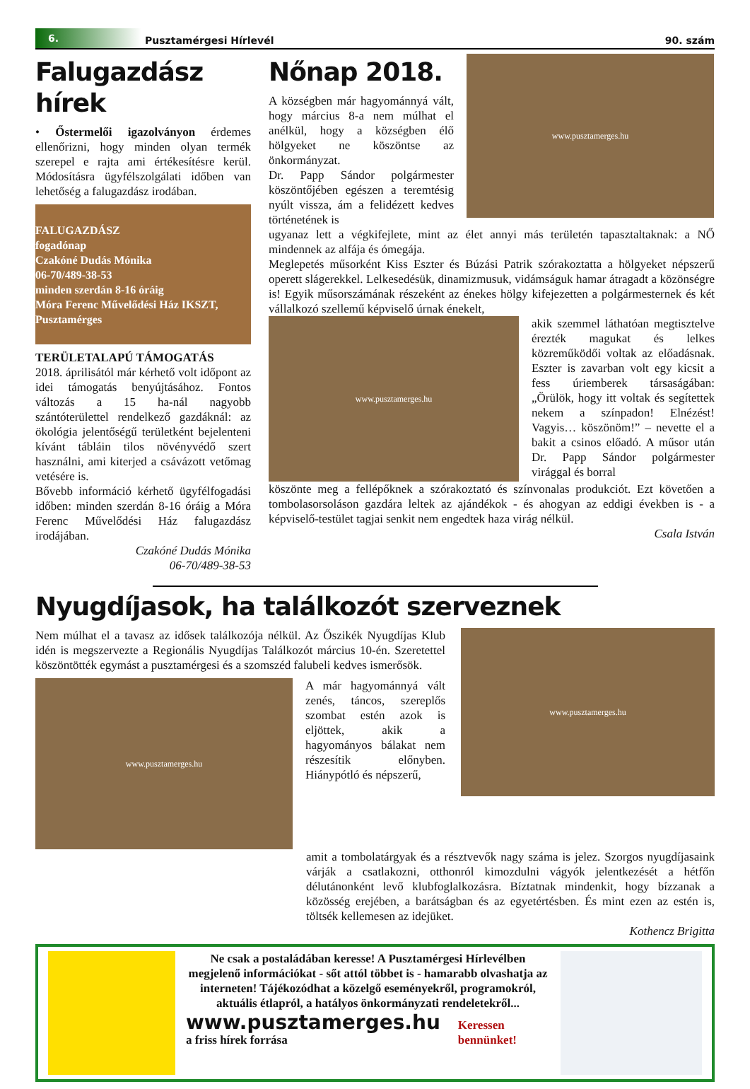6.
Pusztamérgesi Hírlevél
90. szám
Falugazdász hírek
• Őstermelői igazolványon érdemes ellenőrizni, hogy minden olyan termék szerepel e rajta ami értékesítésre kerül. Módosításra ügyfélszolgálati időben van lehetőség a falugazdász irodában.
FALUGAZDÁSZ
fogadónap
Czakóné Dudás Mónika
06-70/489-38-53
minden szerdán 8-16 óráig
Móra Ferenc Művelődési Ház IKSZT, Pusztamérges
TERÜLETALAPÚ TÁMOGATÁS
2018. áprilisától már kérhető volt időpont az idei támogatás benyújtásához. Fontos változás a 15 ha-nál nagyobb szántóterülettel rendelkező gazdáknál: az ökológia jelentőségű területként bejelenteni kívánt tábláin tilos növényvédő szert használni, ami kiterjed a csávázott vetőmag vetésére is.
Bővebb információ kérhető ügyfélfogadási időben: minden szerdán 8-16 óráig a Móra Ferenc Művelődési Ház falugazdász irodájában.
Czakóné Dudás Mónika
06-70/489-38-53
Nőnap 2018.
A községben már hagyománnyá vált, hogy március 8-a nem múlhat el anélkül, hogy a községben élő hölgyeket ne köszöntse az önkormányzat.
Dr. Papp Sándor polgármester köszöntőjében egészen a teremtésig nyúlt vissza, ám a felidézett kedves történetének is
www.pusztamerges.hu
ugyanaz lett a végkifejlete, mint az élet annyi más területén tapasztaltaknak: a NŐ mindennek az alfája és ómegája.
Meglepetés műsorként Kiss Eszter és Búzási Patrik szórakoztatta a hölgyeket népszerű operett slágerekkel. Lelkesedésük, dinamizmusuk, vidámságuk hamar átragadt a közönségre is! Egyik műsorszámának részeként az énekes hölgy kifejezetten a polgármesternek és két vállalkozó szellemű képviselő úrnak énekelt,
www.pusztamerges.hu
akik szemmel láthatóan megtisztelve érezték magukat és lelkes közreműködői voltak az előadásnak. Eszter is zavarban volt egy kicsit a fess úriemberek társaságában: „Örülök, hogy itt voltak és segítettek nekem a színpadon! Elnézést! Vagyis… köszönöm!” – nevette el a bakit a csinos előadó. A műsor után Dr. Papp Sándor polgármester virággal és borral
köszönte meg a fellépőknek a szórakoztató és színvonalas produkciót. Ezt követően a tombolasorsoláson gazdára leltek az ajándékok - és ahogyan az eddigi években is - a képviselő-testület tagjai senkit nem engedtek haza virág nélkül.
Csala István
Nyugdíjasok, ha találkozót szerveznek
Nem múlhat el a tavasz az idősek találkozója nélkül. Az Őszikék Nyugdíjas Klub idén is megszervezte a Regionális Nyugdíjas Találkozót március 10-én. Szeretettel köszöntötték egymást a pusztamérgesi és a szomszéd falubeli kedves ismerősök.
www.pusztamerges.hu
A már hagyománnyá vált zenés, táncos, szereplős szombat estén azok is eljöttek, akik a hagyományos bálakat nem részesítik előnyben. Hiánypótló és népszerű,
www.pusztamerges.hu
amit a tombolatárgyak és a résztvevők nagy száma is jelez. Szorgos nyugdíjasaink várják a csatlakozni, otthonról kimozdulni vágyók jelentkezését a hétfőn délutánonként levő klubfoglalkozásra. Bíztatnak mindenkit, hogy bízzanak a közösség erejében, a barátságban és az egyetértésben. És mint ezen az estén is, töltsék kellemesen az idejüket.
Kothencz Brigitta
Ne csak a postaládában keresse! A Pusztamérgesi Hírlevélben megjelenő információkat - sőt attól többet is - hamarabb olvashatja az interneten! Tájékozódhat a közelgő eseményekről, programokról, aktuális étlapról, a hatályos önkormányzati rendeletekről...
www.pusztamerges.hu
a friss hírek forrása
Keressen bennünket!